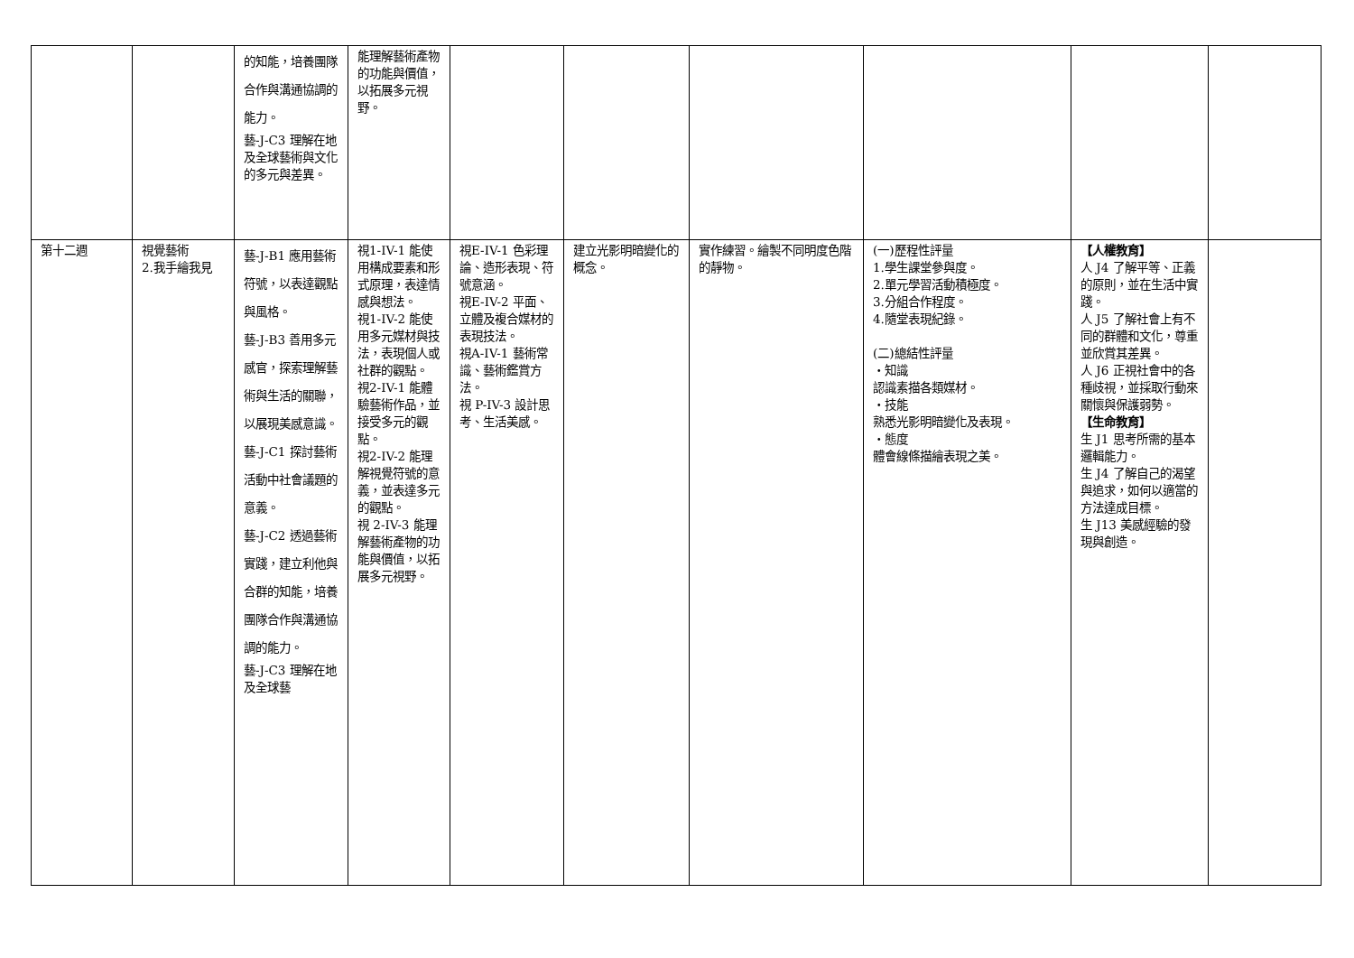| | | 的知能，培養團隊合作與溝通協調的能力。 藝-J-C3 理解在地及全球藝術與文化的多元與差異。 | 能理解藝術產物的功能與價值，以拓展多元視野。 | | | | | | |
| 第十二週 | 視覺藝術 2.我手繪我見 | 藝-J-B1 應用藝術符號，以表達觀點與風格。 藝-J-B3 善用多元感官，探索理解藝術與生活的關聯，以展現美感意識。 藝-J-C1 探討藝術活動中社會議題的意義。 藝-J-C2 透過藝術實踐，建立利他與合群的知能，培養團隊合作與溝通協調的能力。 藝-J-C3 理解在地及全球藝 | 視1-IV-1 能使用構成要素和形式原理，表達情感與想法。 視1-IV-2 能使用多元媒材與技法，表現個人或社群的觀點。 視2-IV-1 能體驗藝術作品，並接受多元的觀點。 視2-IV-2 能理解視覺符號的意義，並表達多元的觀點。 視 2-IV-3 能理解藝術產物的功能與價值，以拓展多元視野。 | 視E-IV-1 色彩理論、造形表現、符號意涵。 視E-IV-2 平面、立體及複合媒材的表現技法。 視A-IV-1 藝術常識、藝術鑑賞方法。 視 P-IV-3 設計思考、生活美感。 | 建立光影明暗變化的概念。 | 實作練習。繪製不同明度色階的靜物。 | (一)歷程性評量 1.學生課堂參與度。 2.單元學習活動積極度。 3.分組合作程度。 4.隨堂表現紀錄。 (二)總結性評量 ・知識 認識素描各類媒材。 ・技能 熟悉光影明暗變化及表現。 ・態度 體會線條描繪表現之美。 | 【人權教育】 人 J4 了解平等、正義的原則，並在生活中實踐。 人 J5 了解社會上有不同的群體和文化，尊重並欣賞其差異。 人 J6 正視社會中的各種歧視，並採取行動來關懷與保護弱勢。 【生命教育】 生 J1 思考所需的基本邏輯能力。 生 J4 了解自己的渴望與追求，如何以適當的方法達成目標。 生 J13 美感經驗的發現與創造。 | |